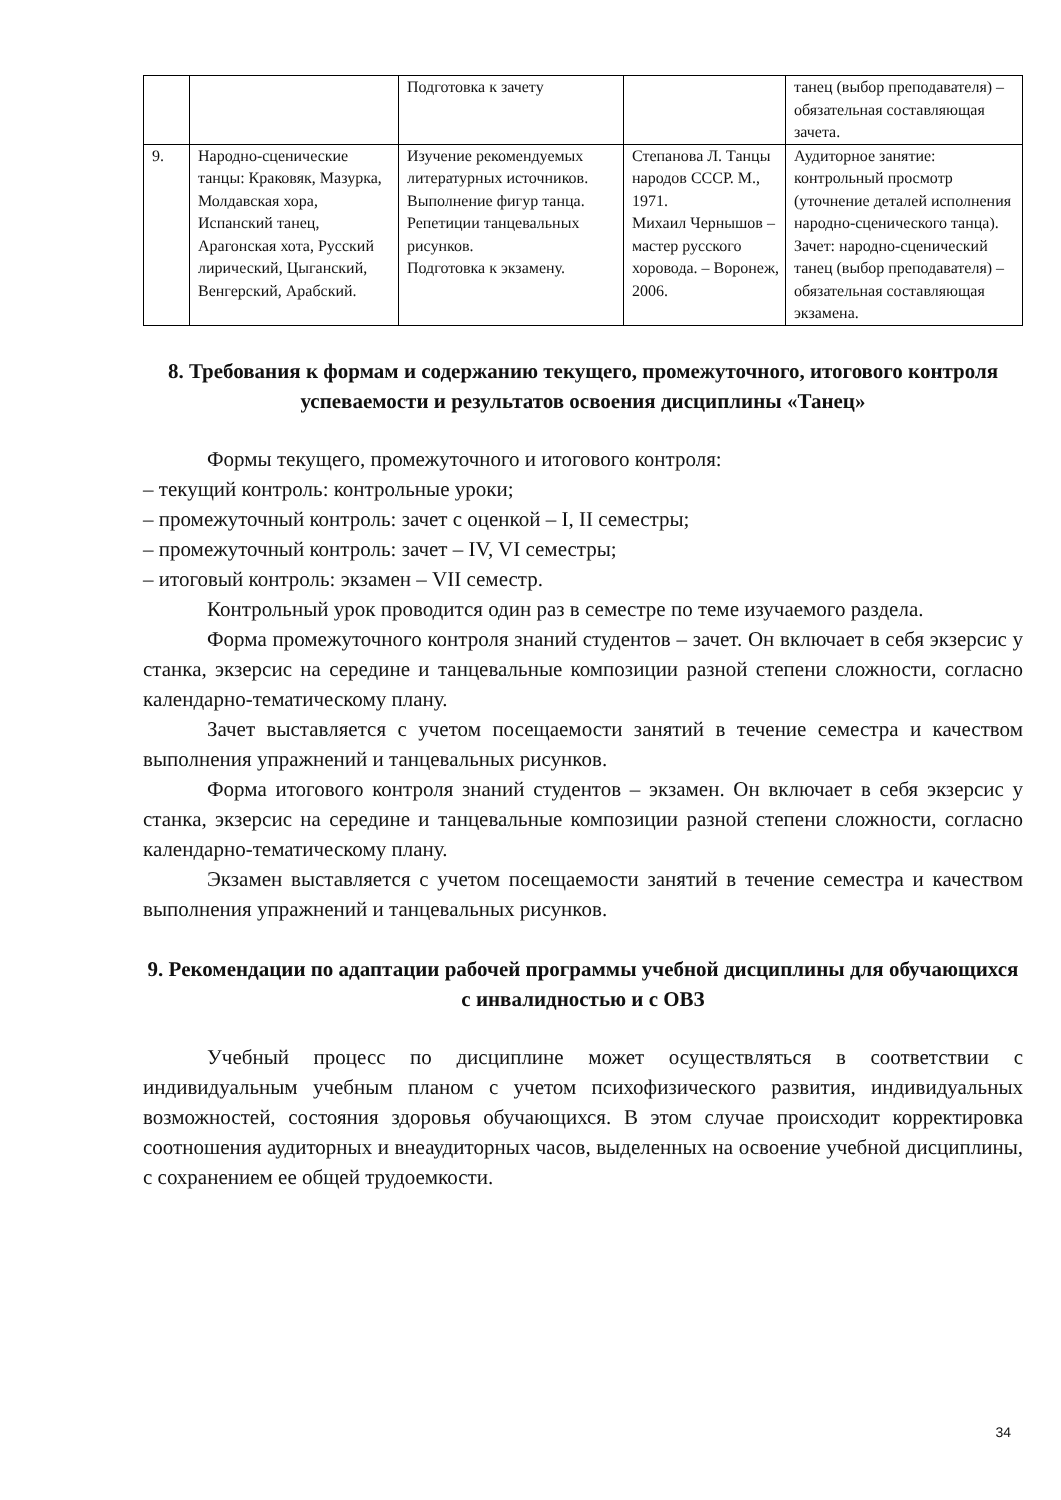| | | Подготовка к зачету | | танец (выбор преподавателя) – обязательная составляющая зачета. |
| 9. | Народно-сценические танцы: Краковяк, Мазурка, Молдавская хора, Испанский танец, Арагонская хота, Русский лирический, Цыганский, Венгерский, Арабский. | Изучение рекомендуемых литературных источников. Выполнение фигур танца. Репетиции танцевальных рисунков. Подготовка к экзамену. | Степанова Л. Танцы народов СССР. М., 1971. Михаил Чернышов – мастер русского хоровода. – Воронеж, 2006. | Аудиторное занятие: контрольный просмотр (уточнение деталей исполнения народно-сценического танца). Зачет: народно-сценический танец (выбор преподавателя) – обязательная составляющая экзамена. |
8. Требования к формам и содержанию текущего, промежуточного, итогового контроля успеваемости и результатов освоения дисциплины «Танец»
Формы текущего, промежуточного и итогового контроля:
– текущий контроль: контрольные уроки;
– промежуточный контроль: зачет с оценкой – I, II семестры;
– промежуточный контроль: зачет – IV, VI семестры;
– итоговый контроль: экзамен – VII семестр.
Контрольный урок проводится один раз в семестре по теме изучаемого раздела.
Форма промежуточного контроля знаний студентов – зачет. Он включает в себя экзерсис у станка, экзерсис на середине и танцевальные композиции разной степени сложности, согласно календарно-тематическому плану.
Зачет выставляется с учетом посещаемости занятий в течение семестра и качеством выполнения упражнений и танцевальных рисунков.
Форма итогового контроля знаний студентов – экзамен. Он включает в себя экзерсис у станка, экзерсис на середине и танцевальные композиции разной степени сложности, согласно календарно-тематическому плану.
Экзамен выставляется с учетом посещаемости занятий в течение семестра и качеством выполнения упражнений и танцевальных рисунков.
9. Рекомендации по адаптации рабочей программы учебной дисциплины для обучающихся с инвалидностью и с ОВЗ
Учебный процесс по дисциплине может осуществляться в соответствии с индивидуальным учебным планом с учетом психофизического развития, индивидуальных возможностей, состояния здоровья обучающихся. В этом случае происходит корректировка соотношения аудиторных и внеаудиторных часов, выделенных на освоение учебной дисциплины, с сохранением ее общей трудоемкости.
34